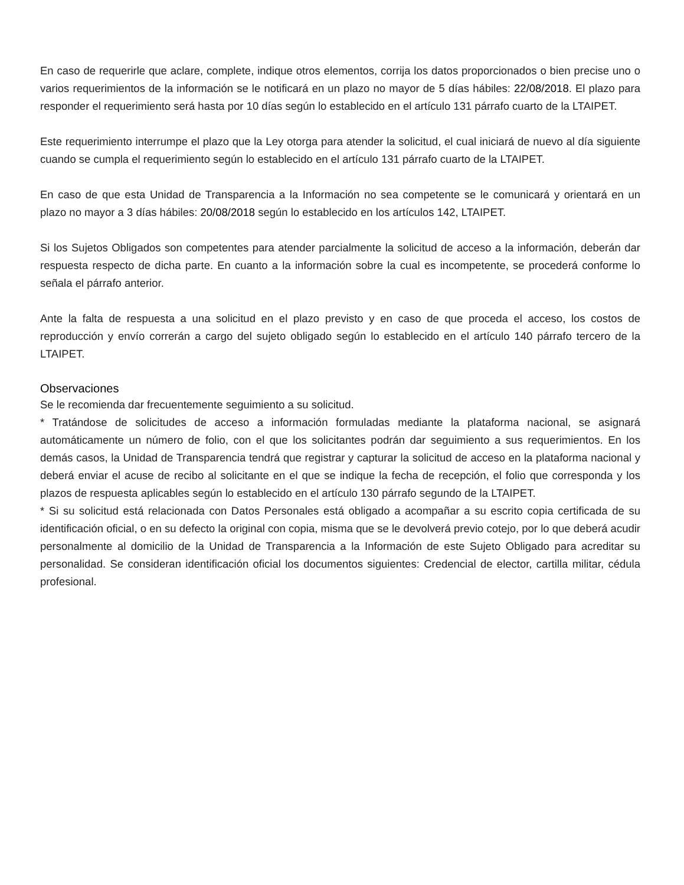En caso de requerirle que aclare, complete, indique otros elementos, corrija los datos proporcionados o bien precise uno o varios requerimientos de la información se le notificará en un plazo no mayor de 5 días hábiles: 22/08/2018. El plazo para responder el requerimiento será hasta por 10 días según lo establecido en el artículo 131 párrafo cuarto de la LTAIPET.
Este requerimiento interrumpe el plazo que la Ley otorga para atender la solicitud, el cual iniciará de nuevo al día siguiente cuando se cumpla el requerimiento según lo establecido en el artículo 131 párrafo cuarto de la LTAIPET.
En caso de que esta Unidad de Transparencia a la Información no sea competente se le comunicará y orientará en un plazo no mayor a 3 días hábiles: 20/08/2018 según lo establecido en los artículos 142, LTAIPET.
Si los Sujetos Obligados son competentes para atender parcialmente la solicitud de acceso a la información, deberán dar respuesta respecto de dicha parte. En cuanto a la información sobre la cual es incompetente, se procederá conforme lo señala el párrafo anterior.
Ante la falta de respuesta a una solicitud en el plazo previsto y en caso de que proceda el acceso, los costos de reproducción y envío correrán a cargo del sujeto obligado según lo establecido en el artículo 140 párrafo tercero de la LTAIPET.
Observaciones
Se le recomienda dar frecuentemente seguimiento a su solicitud.
* Tratándose de solicitudes de acceso a información formuladas mediante la plataforma nacional, se asignará automáticamente un número de folio, con el que los solicitantes podrán dar seguimiento a sus requerimientos. En los demás casos, la Unidad de Transparencia tendrá que registrar y capturar la solicitud de acceso en la plataforma nacional y deberá enviar el acuse de recibo al solicitante en el que se indique la fecha de recepción, el folio que corresponda y los plazos de respuesta aplicables según lo establecido en el artículo 130 párrafo segundo de la LTAIPET.
* Si su solicitud está relacionada con Datos Personales está obligado a acompañar a su escrito copia certificada de su identificación oficial, o en su defecto la original con copia, misma que se le devolverá previo cotejo, por lo que deberá acudir personalmente al domicilio de la Unidad de Transparencia a la Información de este Sujeto Obligado para acreditar su personalidad. Se consideran identificación oficial los documentos siguientes: Credencial de elector, cartilla militar, cédula profesional.